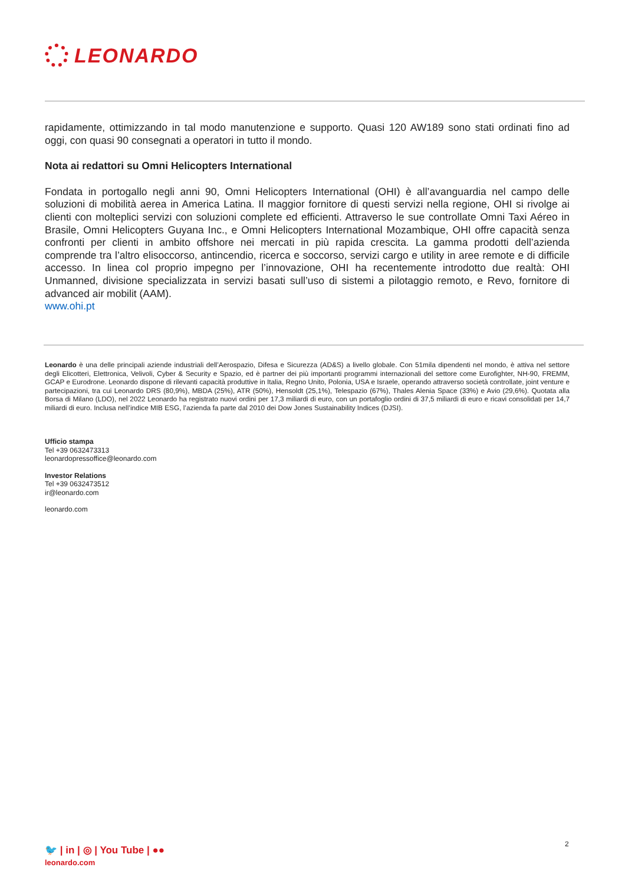LEONARDO
rapidamente, ottimizzando in tal modo manutenzione e supporto. Quasi 120 AW189 sono stati ordinati fino ad oggi, con quasi 90 consegnati a operatori in tutto il mondo.
Nota ai redattori su Omni Helicopters International
Fondata in portogallo negli anni 90, Omni Helicopters International (OHI) è all’avanguardia nel campo delle soluzioni di mobilità aerea in America Latina. Il maggior fornitore di questi servizi nella regione, OHI si rivolge ai clienti con molteplici servizi con soluzioni complete ed efficienti. Attraverso le sue controllate Omni Taxi Aéreo in Brasile, Omni Helicopters Guyana Inc., e Omni Helicopters International Mozambique, OHI offre capacità senza confronti per clienti in ambito offshore nei mercati in più rapida crescita. La gamma prodotti dell’azienda comprende tra l’altro elisoccorso, antincendio, ricerca e soccorso, servizi cargo e utility in aree remote e di difficile accesso. In linea col proprio impegno per l’innovazione, OHI ha recentemente introdotto due realtà: OHI Unmanned, divisione specializzata in servizi basati sull’uso di sistemi a pilotaggio remoto, e Revo, fornitore di advanced air mobilit (AAM).
www.ohi.pt
Leonardo è una delle principali aziende industriali dell’Aerospazio, Difesa e Sicurezza (AD&S) a livello globale. Con 51mila dipendenti nel mondo, è attiva nel settore degli Elicotteri, Elettronica, Velivoli, Cyber & Security e Spazio, ed è partner dei più importanti programmi internazionali del settore come Eurofighter, NH-90, FREMM, GCAP e Eurodrone. Leonardo dispone di rilevanti capacità produttive in Italia, Regno Unito, Polonia, USA e Israele, operando attraverso società controllate, joint venture e partecipazioni, tra cui Leonardo DRS (80,9%), MBDA (25%), ATR (50%), Hensoldt (25,1%), Telespazio (67%), Thales Alenia Space (33%) e Avio (29,6%). Quotata alla Borsa di Milano (LDO), nel 2022 Leonardo ha registrato nuovi ordini per 17,3 miliardi di euro, con un portafoglio ordini di 37,5 miliardi di euro e ricavi consolidati per 14,7 miliardi di euro. Inclusa nell’indice MIB ESG, l’azienda fa parte dal 2010 dei Dow Jones Sustainability Indices (DJSI).
Ufficio stampa
Tel +39 0632473313
leonardopressoffice@leonardo.com
Investor Relations
Tel +39 0632473512
ir@leonardo.com
leonardo.com
2
🐦 | in | ◎ | You Tube | ●●
leonardo.com